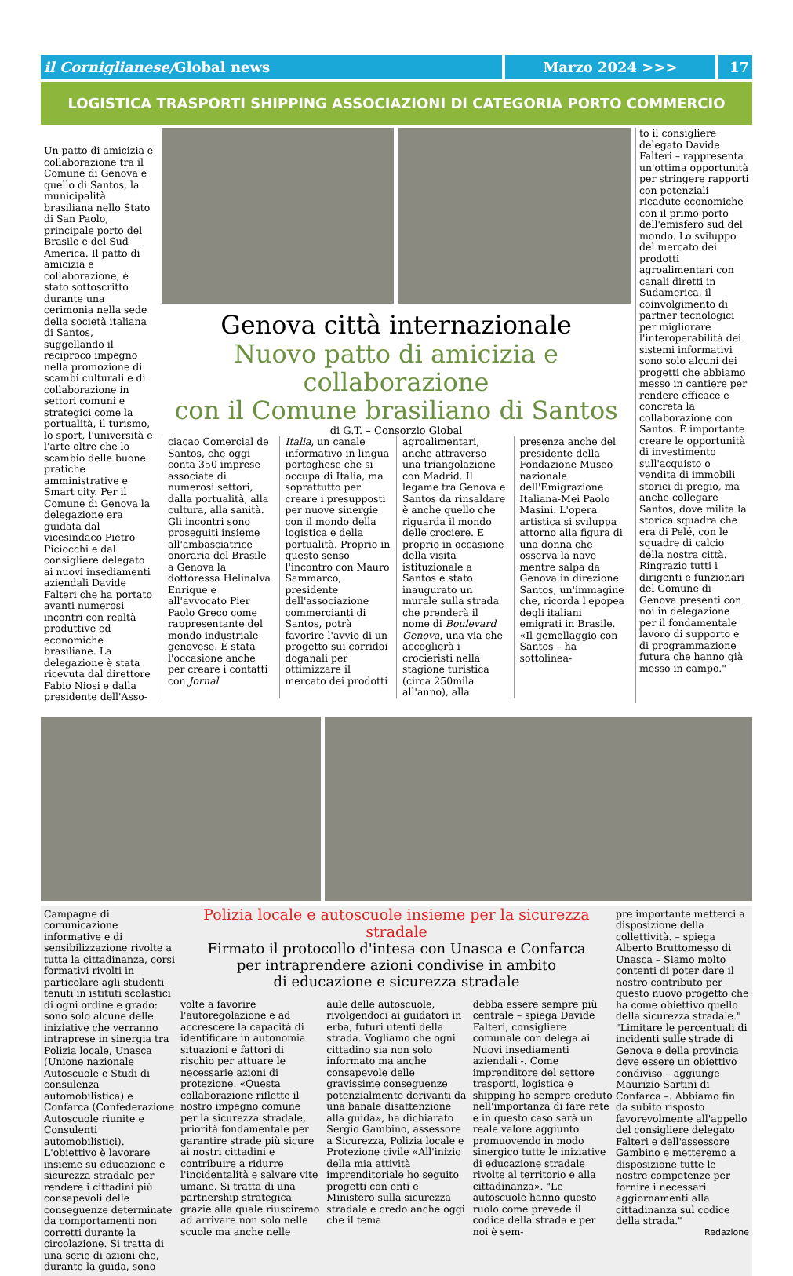il Corniglianese/Global news Marzo 2024 >>> 17
LOGISTICA TRASPORTI SHIPPING ASSOCIAZIONI DI CATEGORIA PORTO COMMERCIO
Un patto di amicizia e collaborazione tra il Comune di Genova e quello di Santos, la municipalità brasiliana nello Stato di San Paolo, principale porto del Brasile e del Sud America. Il patto di amicizia e collaborazione, è stato sottoscritto durante una cerimonia nella sede della società italiana di Santos, suggellando il reciproco impegno nella promozione di scambi culturali e di collaborazione in settori comuni e strategici come la portualità, il turismo, lo sport, l'università e l'arte oltre che lo scambio delle buone pratiche amministrative e Smart city. Per il Comune di Genova la delegazione era guidata dal vicesindaco Pietro Piciocchi e dal consigliere delegato ai nuovi insediamenti aziendali Davide Falteri che ha portato avanti numerosi incontri con realtà produttive ed economiche brasiliane. La delegazione è stata ricevuta dal direttore Fabio Niosi e dalla presidente dell'Asso-
Genova città internazionale
Nuovo patto di amicizia e collaborazione
con il Comune brasiliano di Santos
di G.T. – Consorzio Global
ciacao Comercial de Santos, che oggi conta 350 imprese associate di numerosi settori, dalla portualità, alla cultura, alla sanità. Gli incontri sono proseguiti insieme all'ambasciatrice onoraria del Brasile a Genova la dottoressa Helinalva Enrique e all'avvocato Pier Paolo Greco come rappresentante del mondo industriale genovese. È stata l'occasione anche per creare i contatti con Jornal
Italia, un canale informativo in lingua portoghese che si occupa di Italia, ma soprattutto per creare i presupposti per nuove sinergie con il mondo della logistica e della portualità. Proprio in questo senso l'incontro con Mauro Sammarco, presidente dell'associazione commercianti di Santos, potrà favorire l'avvio di un progetto sui corridoi doganali per ottimizzare il mercato dei prodotti
agroalimentari, anche attraverso una triangolazione con Madrid. Il legame tra Genova e Santos da rinsaldare è anche quello che riguarda il mondo delle crociere. E proprio in occasione della visita istituzionale a Santos è stato inaugurato un murale sulla strada che prenderà il nome di Boulevard Genova, una via che accoglierà i crocieristi nella stagione turistica (circa 250mila all'anno), alla
presenza anche del presidente della Fondazione Museo nazionale dell'Emigrazione Italiana-Mei Paolo Masini. L'opera artistica si sviluppa attorno alla figura di una donna che osserva la nave mentre salpa da Genova in direzione Santos, un'immagine che, ricorda l'epopea degli italiani emigrati in Brasile. «Il gemellaggio con Santos – ha sottolinea-
to il consigliere delegato Davide Falteri – rappresenta un'ottima opportunità per stringere rapporti con potenziali ricadute economiche con il primo porto dell'emisfero sud del mondo. Lo sviluppo del mercato dei prodotti agroalimentari con canali diretti in Sudamerica, il coinvolgimento di partner tecnologici per migliorare l'interoperabilità dei sistemi informativi sono solo alcuni dei progetti che abbiamo messo in cantiere per rendere efficace e concreta la collaborazione con Santos. È importante creare le opportunità di investimento sull'acquisto o vendita di immobili storici di pregio, ma anche collegare Santos, dove milita la storica squadra che era di Pelé, con le squadre di calcio della nostra città. Ringrazio tutti i dirigenti e funzionari del Comune di Genova presenti con noi in delegazione per il fondamentale lavoro di supporto e di programmazione futura che hanno già messo in campo."
Campagne di comunicazione informative e di sensibilizzazione rivolte a tutta la cittadinanza, corsi formativi rivolti in particolare agli studenti tenuti in istituti scolastici di ogni ordine e grado: sono solo alcune delle iniziative che verranno intraprese in sinergia tra Polizia locale, Unasca (Unione nazionale Autoscuole e Studi di consulenza automobilistica) e Confarca (Confederazione Autoscuole riunite e Consulenti automobilistici). L'obiettivo è lavorare insieme su educazione e sicurezza stradale per rendere i cittadini più consapevoli delle conseguenze determinate da comportamenti non corretti durante la circolazione. Si tratta di una serie di azioni che, durante la guida, sono
Polizia locale e autoscuole insieme per la sicurezza stradale
Firmato il protocollo d'intesa con Unasca e Confarca
per intraprendere azioni condivise in ambito
di educazione e sicurezza stradale
volte a favorire l'autoregolazione e ad accrescere la capacità di identificare in autonomia situazioni e fattori di rischio per attuare le necessarie azioni di protezione. «Questa collaborazione riflette il nostro impegno comune per la sicurezza stradale, priorità fondamentale per garantire strade più sicure ai nostri cittadini e contribuire a ridurre l'incidentalità e salvare vite umane. Si tratta di una partnership strategica grazie alla quale riusciremo ad arrivare non solo nelle scuole ma anche nelle
aule delle autoscuole, rivolgendoci ai guidatori in erba, futuri utenti della strada. Vogliamo che ogni cittadino sia non solo informato ma anche consapevole delle gravissime conseguenze potenzialmente derivanti da una banale disattenzione alla guida», ha dichiarato Sergio Gambino, assessore a Sicurezza, Polizia locale e Protezione civile «All'inizio della mia attività imprenditoriale ho seguito progetti con enti e Ministero sulla sicurezza stradale e credo anche oggi che il tema
debba essere sempre più centrale – spiega Davide Falteri, consigliere comunale con delega ai Nuovi insediamenti aziendali -. Come imprenditore del settore trasporti, logistica e shipping ho sempre creduto nell'importanza di fare rete e in questo caso sarà un reale valore aggiunto promuovendo in modo sinergico tutte le iniziative di educazione stradale rivolte al territorio e alla cittadinanza». "Le autoscuole hanno questo ruolo come prevede il codice della strada e per noi è sem-
pre importante metterci a disposizione della collettività. – spiega Alberto Bruttomesso di Unasca – Siamo molto contenti di poter dare il nostro contributo per questo nuovo progetto che ha come obiettivo quello della sicurezza stradale." "Limitare le percentuali di incidenti sulle strade di Genova e della provincia deve essere un obiettivo condiviso – aggiunge Maurizio Sartini di Confarca –. Abbiamo fin da subito risposto favorevolmente all'appello del consigliere delegato Falteri e dell'assessore Gambino e metteremo a disposizione tutte le nostre competenze per fornire i necessari aggiornamenti alla cittadinanza sul codice della strada."
Redazione